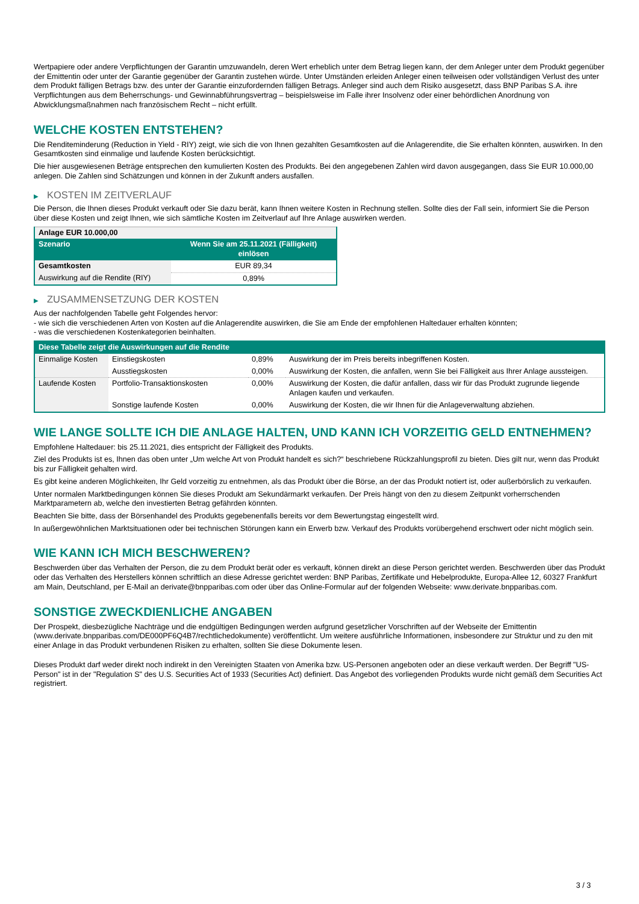Wertpapiere oder andere Verpflichtungen der Garantin umzuwandeln, deren Wert erheblich unter dem Betrag liegen kann, der dem Anleger unter dem Produkt gegenüber der Emittentin oder unter der Garantie gegenüber der Garantin zustehen würde. Unter Umständen erleiden Anleger einen teilweisen oder vollständigen Verlust des unter dem Produkt fälligen Betrags bzw. des unter der Garantie einzufordernden fälligen Betrags. Anleger sind auch dem Risiko ausgesetzt, dass BNP Paribas S.A. ihre Verpflichtungen aus dem Beherrschungs- und Gewinnabführungsvertrag – beispielsweise im Falle ihrer Insolvenz oder einer behördlichen Anordnung von Abwicklungsmaßnahmen nach französischem Recht – nicht erfüllt.
WELCHE KOSTEN ENTSTEHEN?
Die Renditeminderung (Reduction in Yield - RIY) zeigt, wie sich die von Ihnen gezahlten Gesamtkosten auf die Anlagerendite, die Sie erhalten könnten, auswirken. In den Gesamtkosten sind einmalige und laufende Kosten berücksichtigt.
Die hier ausgewiesenen Beträge entsprechen den kumulierten Kosten des Produkts. Bei den angegebenen Zahlen wird davon ausgegangen, dass Sie EUR 10.000,00 anlegen. Die Zahlen sind Schätzungen und können in der Zukunft anders ausfallen.
▶ KOSTEN IM ZEITVERLAUF
Die Person, die Ihnen dieses Produkt verkauft oder Sie dazu berät, kann Ihnen weitere Kosten in Rechnung stellen. Sollte dies der Fall sein, informiert Sie die Person über diese Kosten und zeigt Ihnen, wie sich sämtliche Kosten im Zeitverlauf auf Ihre Anlage auswirken werden.
| Anlage EUR 10.000,00 | |
| --- | --- |
| Szenario | Wenn Sie am 25.11.2021 (Fälligkeit) einlösen |
| Gesamtkosten | EUR 89,34 |
| Auswirkung auf die Rendite (RIY) | 0,89% |
▶ ZUSAMMENSETZUNG DER KOSTEN
Aus der nachfolgenden Tabelle geht Folgendes hervor:
- wie sich die verschiedenen Arten von Kosten auf die Anlagerendite auswirken, die Sie am Ende der empfohlenen Haltedauer erhalten könnten;
- was die verschiedenen Kostenkategorien beinhalten.
| Diese Tabelle zeigt die Auswirkungen auf die Rendite | | | |
| --- | --- | --- | --- |
| Einmalige Kosten | Einstiegskosten | 0,89% | Auswirkung der im Preis bereits inbegriffenen Kosten. |
| | Ausstiegskosten | 0,00% | Auswirkung der Kosten, die anfallen, wenn Sie bei Fälligkeit aus Ihrer Anlage aussteigen. |
| Laufende Kosten | Portfolio-Transaktionskosten | 0,00% | Auswirkung der Kosten, die dafür anfallen, dass wir für das Produkt zugrunde liegende Anlagen kaufen und verkaufen. |
| | Sonstige laufende Kosten | 0,00% | Auswirkung der Kosten, die wir Ihnen für die Anlageverwaltung abziehen. |
WIE LANGE SOLLTE ICH DIE ANLAGE HALTEN, UND KANN ICH VORZEITIG GELD ENTNEHMEN?
Empfohlene Haltedauer: bis 25.11.2021, dies entspricht der Fälligkeit des Produkts.
Ziel des Produkts ist es, Ihnen das oben unter „Um welche Art von Produkt handelt es sich?“ beschriebene Rückzahlungsprofil zu bieten. Dies gilt nur, wenn das Produkt bis zur Fälligkeit gehalten wird.
Es gibt keine anderen Möglichkeiten, Ihr Geld vorzeitig zu entnehmen, als das Produkt über die Börse, an der das Produkt notiert ist, oder außerbörslich zu verkaufen.
Unter normalen Marktbedingungen können Sie dieses Produkt am Sekundärmarkt verkaufen. Der Preis hängt von den zu diesem Zeitpunkt vorherrschenden Marktparametern ab, welche den investierten Betrag gefährden könnten.
Beachten Sie bitte, dass der Börsenhandel des Produkts gegebenenfalls bereits vor dem Bewertungstag eingestellt wird.
In außergewöhnlichen Marktsituationen oder bei technischen Störungen kann ein Erwerb bzw. Verkauf des Produkts vorübergehend erschwert oder nicht möglich sein.
WIE KANN ICH MICH BESCHWEREN?
Beschwerden über das Verhalten der Person, die zu dem Produkt berät oder es verkauft, können direkt an diese Person gerichtet werden. Beschwerden über das Produkt oder das Verhalten des Herstellers können schriftlich an diese Adresse gerichtet werden: BNP Paribas, Zertifikate und Hebelprodukte, Europa-Allee 12, 60327 Frankfurt am Main, Deutschland, per E-Mail an derivate@bnpparibas.com oder über das Online-Formular auf der folgenden Webseite: www.derivate.bnpparibas.com.
SONSTIGE ZWECKDIENLICHE ANGABEN
Der Prospekt, diesbezügliche Nachträge und die endgültigen Bedingungen werden aufgrund gesetzlicher Vorschriften auf der Webseite der Emittentin (www.derivate.bnpparibas.com/DE000PF6Q4B7/rechtlichedokumente) veröffentlicht. Um weitere ausführliche Informationen, insbesondere zur Struktur und zu den mit einer Anlage in das Produkt verbundenen Risiken zu erhalten, sollten Sie diese Dokumente lesen.
Dieses Produkt darf weder direkt noch indirekt in den Vereinigten Staaten von Amerika bzw. US-Personen angeboten oder an diese verkauft werden. Der Begriff "US-Person" ist in der "Regulation S" des U.S. Securities Act of 1933 (Securities Act) definiert. Das Angebot des vorliegenden Produkts wurde nicht gemäß dem Securities Act registriert.
3 / 3